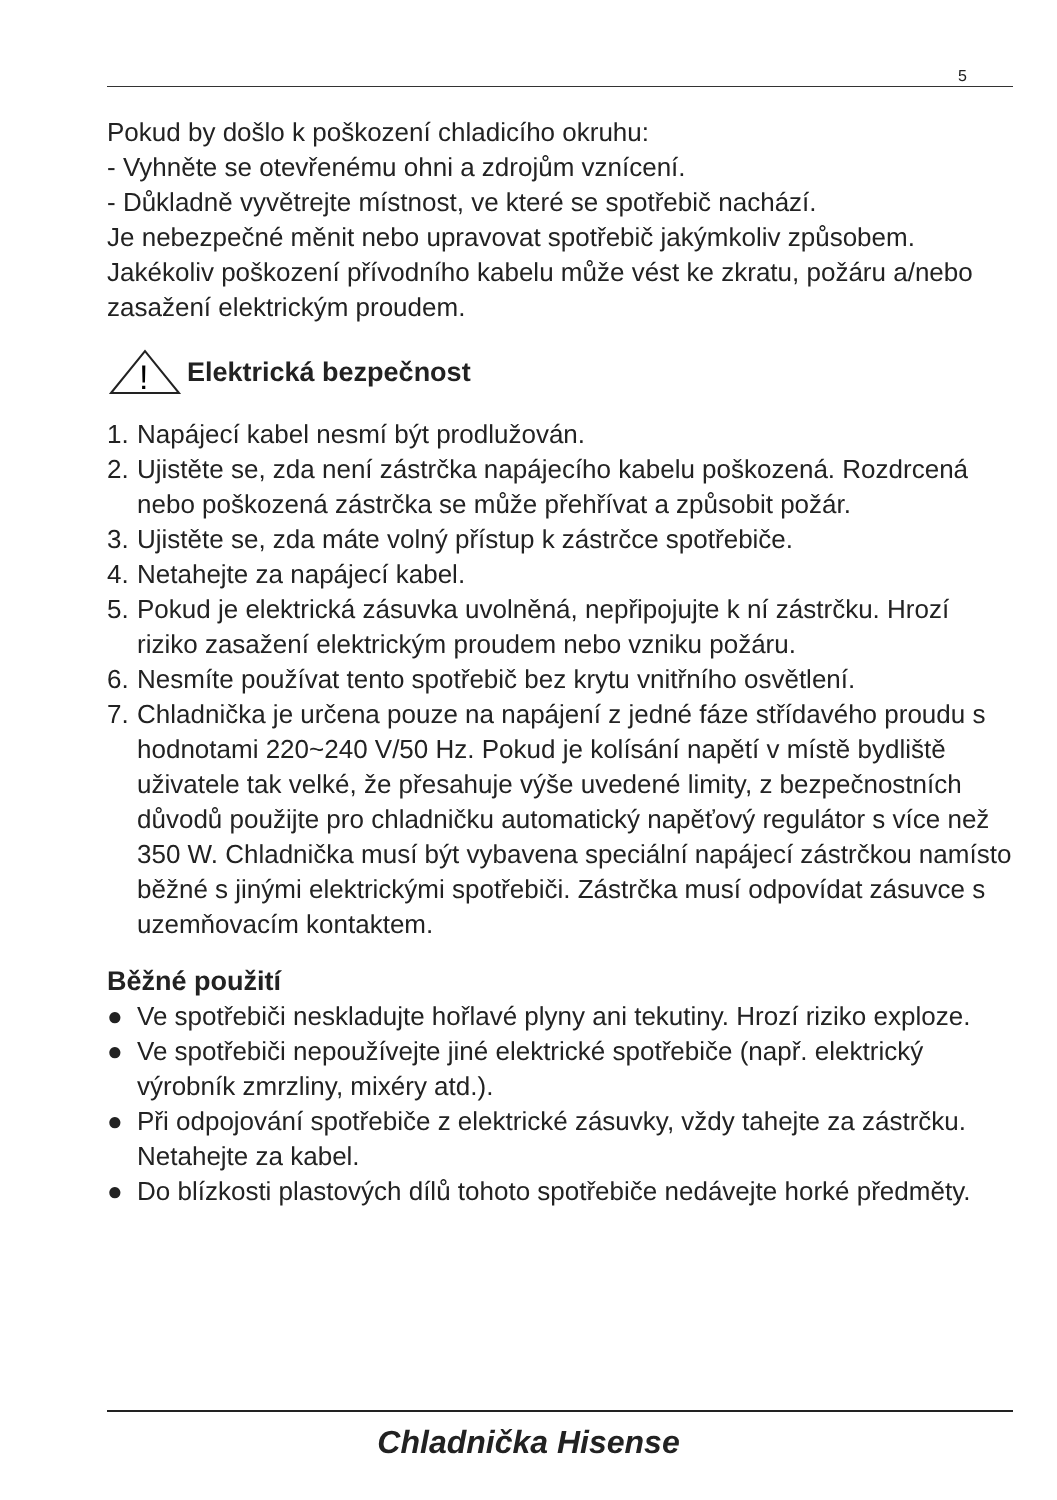5
Pokud by došlo k poškození chladicího okruhu:
- Vyhněte se otevřenému ohni a zdrojům vznícení.
- Důkladně vyvětrejte místnost, ve které se spotřebič nachází.
Je nebezpečné měnit nebo upravovat spotřebič jakýmkoliv způsobem.
Jakékoliv poškození přívodního kabelu může vést ke zkratu, požáru a/nebo zasažení elektrickým proudem.
!
Elektrická bezpečnost
1. Napájecí kabel nesmí být prodlužován.
2. Ujistěte se, zda není zástrčka napájecího kabelu poškozená. Rozdrcená nebo poškozená zástrčka se může přehřívat a způsobit požár.
3. Ujistěte se, zda máte volný přístup k zástrčce spotřebiče.
4. Netahejte za napájecí kabel.
5. Pokud je elektrická zásuvka uvolněná, nepřipojujte k ní zástrčku. Hrozí riziko zasažení elektrickým proudem nebo vzniku požáru.
6. Nesmíte používat tento spotřebič bez krytu vnitřního osvětlení.
7. Chladnička je určena pouze na napájení z jedné fáze střídavého proudu s hodnotami 220~240 V/50 Hz. Pokud je kolísání napětí v místě bydliště uživatele tak velké, že přesahuje výše uvedené limity, z bezpečnostních důvodů použijte pro chladničku automatický napěťový regulátor s více než 350 W. Chladnička musí být vybavena speciální napájecí zástrčkou namísto běžné s jinými elektrickými spotřebiči. Zástrčka musí odpovídat zásuvce s uzemňovacím kontaktem.
Běžné použití
● Ve spotřebiči neskladujte hořlavé plyny ani tekutiny. Hrozí riziko exploze.
● Ve spotřebiči nepoužívejte jiné elektrické spotřebiče (např. elektrický výrobník zmrzliny, mixéry atd.).
● Při odpojování spotřebiče z elektrické zásuvky, vždy tahejte za zástrčku. Netahejte za kabel.
● Do blízkosti plastových dílů tohoto spotřebiče nedávejte horké předměty.
Chladnička Hisense